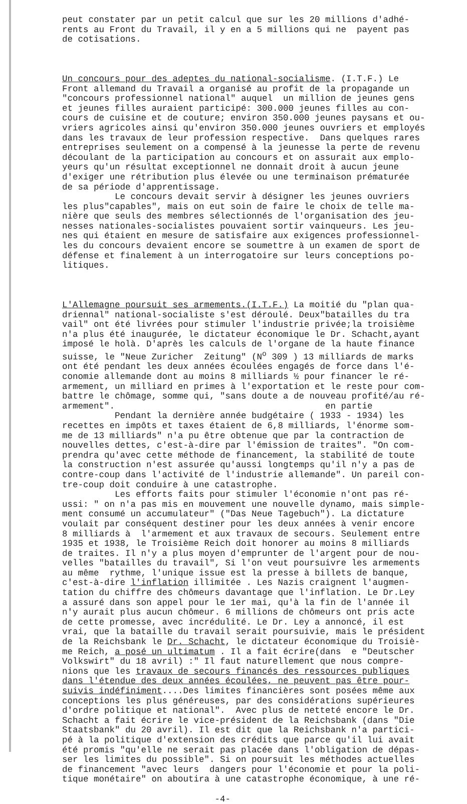peut constater par un petit calcul que sur les 20 millions d'adhé- rents au Front du Travail, il y en a 5 millions qui ne payent pas de cotisations.
Un concours pour des adeptes du national-socialisme. (I.T.F.) Le Front allemand du Travail a organisé au profit de la propagande un "concours professionnel national" auquel un million de jeunes gens et jeunes filles auraient participé: 300.000 jeunes filles au con- cours de cuisine et de couture; environ 350.000 jeunes paysans et ou- vriers agricoles ainsi qu'environ 350.000 jeunes ouvriers et employés dans les travaux de leur profession respective. Dans quelques rares entreprises seulement on a compensé à la jeunesse la perte de revenu découlant de la participation au concours et on assurait aux emplo- yeurs qu'un résultat exceptionnel ne donnait droit à aucun jeune d'exiger une rétribution plus élevée ou une terminaison prématurée de sa période d'apprentissage. Le concours devait servir à désigner les jeunes ouvriers les plus"capables", mais on eut soin de faire le choix de telle ma- nière que seuls des membres sélectionnés de l'organisation des jeu- nesses nationales-socialistes pouvaient sortir vainqueurs. Les jeu- nes qui étaient en mesure de satisfaire aux exigences professionnel- les du concours devaient encore se soumettre à un examen de sport de défense et finalement à un interrogatoire sur leurs conceptions po- litiques.
L'Allemagne poursuit ses armements.(I.T.F.) La moitié du "plan qua- driennal" national-socialiste s'est déroulé. Deux"batailles du tra vail" ont été livrées pour stimuler l'industrie privée;la troisième n'a plus été inaugurée, le dictateur économique le Dr. Schacht,ayant imposé le holà. D'après les calculs de l'organe de la haute finance suisse, le "Neue Zuricher Zeitung" (N<sup>o</sup> 309 ) 13 milliards de marks ont été pendant les deux années écoulées engagés de force dans l'é- conomie allemande dont au moins 8 milliards ½ pour financer le ré- armement, un milliard en primes à l'exportation et le reste pour com- battre le chômage, somme qui, "sans doute a de nouveau profité/au ré- armement". en partie Pendant la dernière année budgétaire ( 1933 - 1934) les recettes en impôts et taxes étaient de 6,8 milliards, l'énorme som- me de 13 milliards" n'a pu être obtenue que par la contraction de nouvelles dettes, c'est-à-dire par l'émission de traites". "On com- prendra qu'avec cette méthode de financement, la stabilité de toute la construction n'est assurée qu'aussi longtemps qu'il n'y a pas de contre-coup dans l'activité de l'industrie allemande". Un pareil con- tre-coup doit conduire à une catastrophe. Les efforts faits pour stimuler l'économie n'ont pas ré- ussi: " on n'a pas mis en mouvement une nouvelle dynamo, mais simple- ment consumé un accumulateur" ("Das Neue Tagebuch"). La dictature voulait par conséquent destiner pour les deux années à venir encore 8 milliards à l'armement et aux travaux de secours. Seulement entre 1935 et 1938, le Troisième Reich doit honorer au moins 8 milliards de traites. Il n'y a plus moyen d'emprunter de l'argent pour de nou- velles "batailles du travail", Si l'on veut poursuivre les armements au même rythme, l'unique issue est la presse à billets de banque, c'est-à-dire l'inflation illimitée . Les Nazis craignent l'augmen- tation du chiffre des chômeurs davantage que l'inflation. Le Dr.Ley a assuré dans son appel pour le 1er mai, qu'à la fin de l'année il n'y aurait plus aucun chômeur. 6 millions de chômeurs ont pris acte de cette promesse, avec incrédulité. Le Dr. Ley a annoncé, il est vrai, que la bataille du travail serait poursuivie, mais le président de la Reichsbank le Dr. Schacht, le dictateur économique du Troisiè- me Reich, a posé un ultimatum . Il a fait écrire(dans e "Deutscher Volkswirt" du 18 avril) :" Il faut naturellement que nous compre- nions que les travaux de secours financés des ressources publiques dans l'étendue des deux années écoulées, ne peuvent pas être pour- suivis indéfiniment....Des limites financières sont posées même aux conceptions les plus généreuses, par des considérations supérieures d'ordre politique et national". Avec plus de netteté encore le Dr. Schacht a fait écrire le vice-président de la Reichsbank (dans "Die Staatsbank" du 20 avril). Il est dit que la Reichsbank n'a partici- pé à la politique d'extension des crédits que parce qu'il lui avait été promis "qu'elle ne serait pas placée dans l'obligation de dépas- ser les limites du possible". Si on poursuit les méthodes actuelles de financement "avec leurs dangers pour l'économie et pour la poli- tique monétaire" on aboutira à une catastrophe économique, à une ré-
-4-